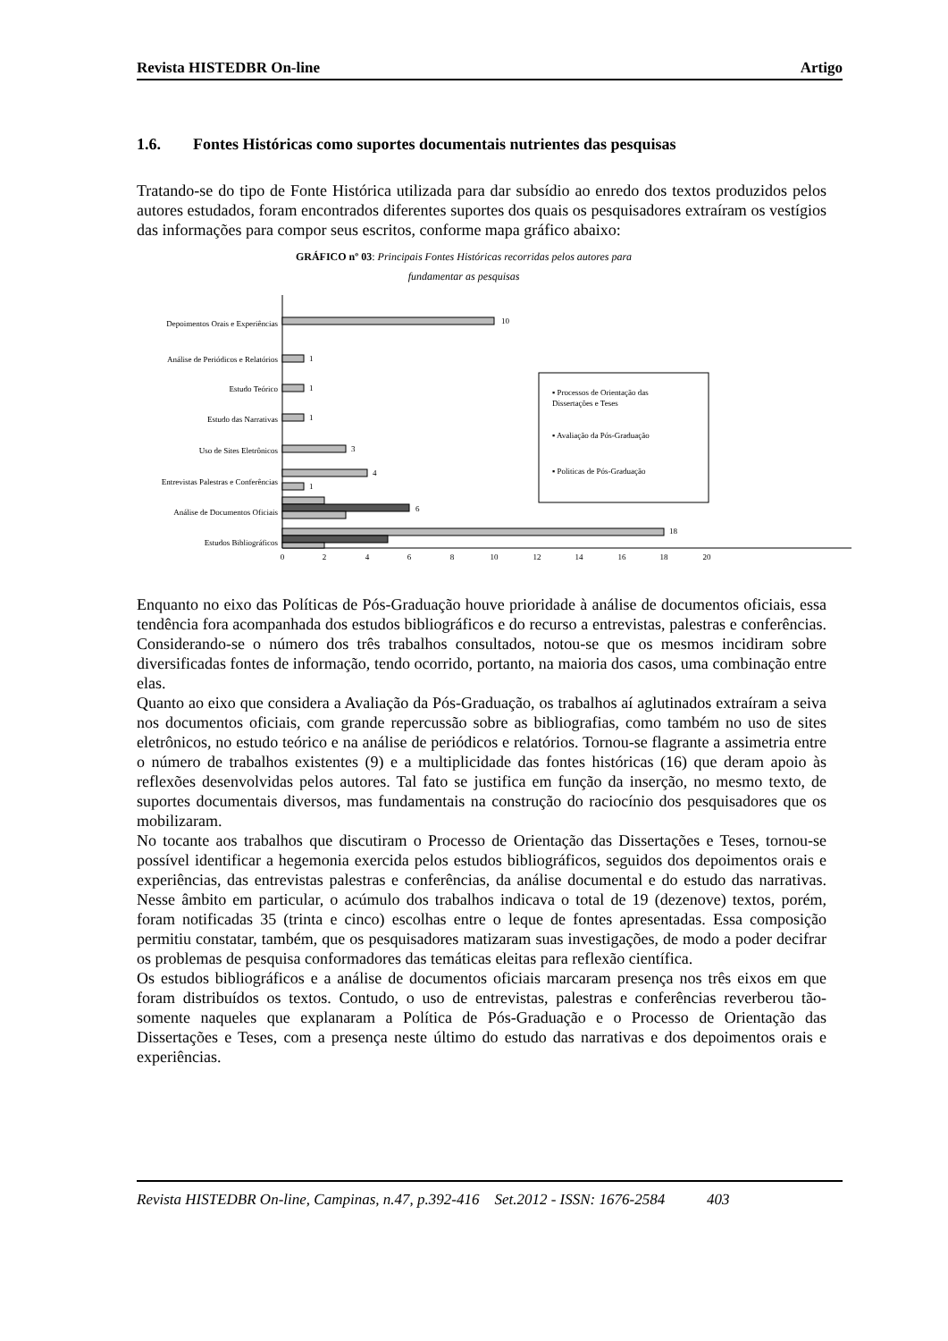Revista HISTEDBR On-line Artigo
1.6. Fontes Históricas como suportes documentais nutrientes das pesquisas
Tratando-se do tipo de Fonte Histórica utilizada para dar subsídio ao enredo dos textos produzidos pelos autores estudados, foram encontrados diferentes suportes dos quais os pesquisadores extraíram os vestígios das informações para compor seus escritos, conforme mapa gráfico abaixo:
GRÁFICO nº 03: Principais Fontes Históricas recorridas pelos autores para
fundamentar as pesquisas
Depoimentos Orais e Experiências
Análise de Periódicos e Relatórios
Estudo Teórico
Estudo das Narrativas
Uso de Sites Eletrônicos
Entrevistas Palestras e Conferências
Análise de Documentos Oficiais
Estudos Bibliográficos
10
1
1
1
3
4
1
6
18
0
2
4
6
8
10
12
14
16
18
20
▪ Processos de Orientação das
Dissertações e Teses
▪ Avaliação da Pós-Graduação
▪ Politicas de Pós-Graduação
Enquanto no eixo das Políticas de Pós-Graduação houve prioridade à análise de documentos oficiais, essa tendência fora acompanhada dos estudos bibliográficos e do recurso a entrevistas, palestras e conferências. Considerando-se o número dos três trabalhos consultados, notou-se que os mesmos incidiram sobre diversificadas fontes de informação, tendo ocorrido, portanto, na maioria dos casos, uma combinação entre elas.
Quanto ao eixo que considera a Avaliação da Pós-Graduação, os trabalhos aí aglutinados extraíram a seiva nos documentos oficiais, com grande repercussão sobre as bibliografias, como também no uso de sites eletrônicos, no estudo teórico e na análise de periódicos e relatórios. Tornou-se flagrante a assimetria entre o número de trabalhos existentes (9) e a multiplicidade das fontes históricas (16) que deram apoio às reflexões desenvolvidas pelos autores. Tal fato se justifica em função da inserção, no mesmo texto, de suportes documentais diversos, mas fundamentais na construção do raciocínio dos pesquisadores que os mobilizaram.
No tocante aos trabalhos que discutiram o Processo de Orientação das Dissertações e Teses, tornou-se possível identificar a hegemonia exercida pelos estudos bibliográficos, seguidos dos depoimentos orais e experiências, das entrevistas palestras e conferências, da análise documental e do estudo das narrativas. Nesse âmbito em particular, o acúmulo dos trabalhos indicava o total de 19 (dezenove) textos, porém, foram notificadas 35 (trinta e cinco) escolhas entre o leque de fontes apresentadas. Essa composição permitiu constatar, também, que os pesquisadores matizaram suas investigações, de modo a poder decifrar os problemas de pesquisa conformadores das temáticas eleitas para reflexão científica.
Os estudos bibliográficos e a análise de documentos oficiais marcaram presença nos três eixos em que foram distribuídos os textos. Contudo, o uso de entrevistas, palestras e conferências reverberou tão-somente naqueles que explanaram a Política de Pós-Graduação e o Processo de Orientação das Dissertações e Teses, com a presença neste último do estudo das narrativas e dos depoimentos orais e experiências.
Revista HISTEDBR On-line, Campinas, n.47, p.392-416 Set.2012 - ISSN: 1676-2584 403